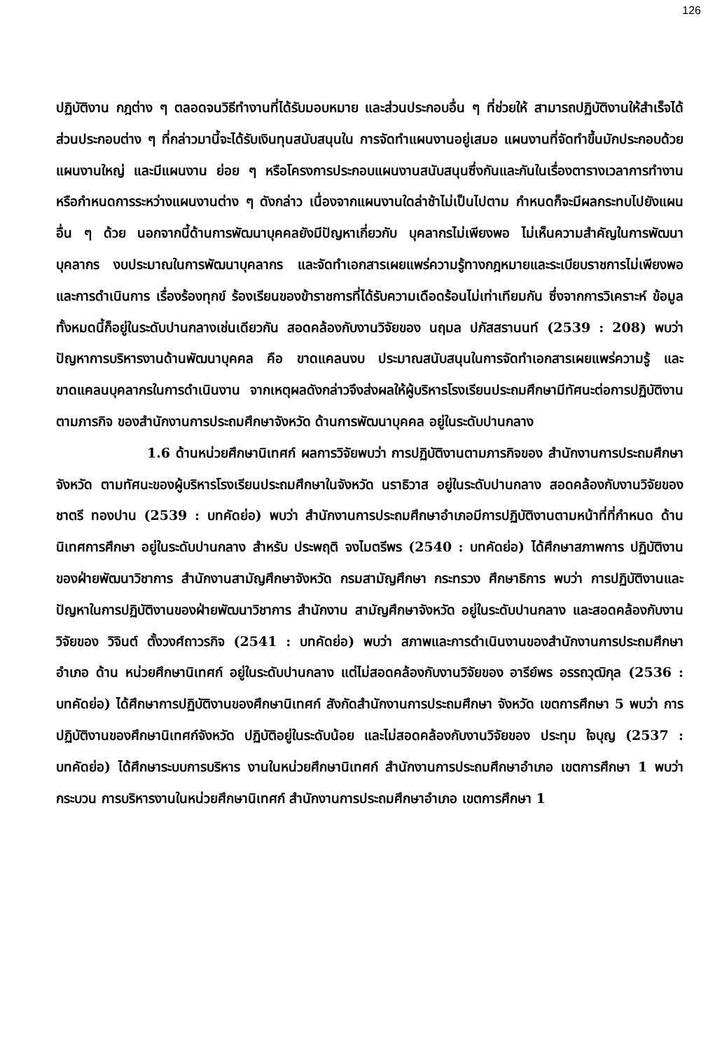126
ปฏิบัติงาน กฎต่าง ๆ ตลอดจนวิธีทำงานที่ได้รับมอบหมาย และส่วนประกอบอื่น ๆ ที่ช่วยให้ สามารถปฏิบัติงานให้สำเร็จได้ ส่วนประกอบต่าง ๆ ที่กล่าวมานี้จะได้รับเงินทุนสนับสนุนใน การจัดทำแผนงานอยู่เสมอ แผนงานที่จัดทำขึ้นมักประกอบด้วยแผนงานใหญ่ และมีแผนงาน ย่อย ๆ หรือโครงการประกอบแผนงานสนับสนุนซึ่งกันและกันในเรื่องตารางเวลาการทำงาน หรือกำหนดการระหว่างแผนงานต่าง ๆ ดังกล่าว เนื่องจากแผนงานใดล่าช้าไม่เป็นไปตาม กำหนดก็จะมีผลกระทบไปยังแผนอื่น ๆ ด้วย นอกจากนี้ด้านการพัฒนาบุคคลยังมีปัญหาเกี่ยวกับ บุคลากรไม่เพียงพอ ไม่เห็นความสำคัญในการพัฒนาบุคลากร งบประมาณในการพัฒนาบุคลากร และจัดทำเอกสารเผยแพร่ความรู้ทางกฎหมายและระเบียบราชการไม่เพียงพอ และการดำเนินการ เรื่องร้องทุกข์ ร้องเรียนของข้าราชการที่ได้รับความเดือดร้อนไม่เท่าเทียมกัน ซึ่งจากการวิเคราะห์ ข้อมูลทั้งหมดนี้ก็อยู่ในระดับปานกลางเช่นเดียวกัน สอดคล้องกับงานวิจัยของ นฤมล ปภัสสรานนท์ (2539 : 208) พบว่าปัญหาการบริหารงานด้านพัฒนาบุคคล คือ ขาดแคลนงบ ประมาณสนับสนุนในการจัดทำเอกสารเผยแพร่ความรู้ และขาดแคลนบุคลากรในการดำเนินงาน จากเหตุผลดังกล่าวจึงส่งผลให้ผู้บริหารโรงเรียนประถมศึกษามีทัศนะต่อการปฏิบัติงานตามภารกิจ ของสำนักงานการประถมศึกษาจังหวัด ด้านการพัฒนาบุคคล อยู่ในระดับปานกลาง
1.6 ด้านหน่วยศึกษานิเทศก์ ผลการวิจัยพบว่า การปฏิบัติงานตามภารกิจของ สำนักงานการประถมศึกษาจังหวัด ตามทัศนะของผู้บริหารโรงเรียนประถมศึกษาในจังหวัด นราธิวาส อยู่ในระดับปานกลาง สอดคล้องกับงานวิจัยของ ชาตรี ทองปาน (2539 : บทคัดย่อ) พบว่า สำนักงานการประถมศึกษาอำเภอมีการปฏิบัติงานตามหน้าที่ที่กำหนด ด้านนิเทศการศึกษา อยู่ในระดับปานกลาง สำหรับ ประพฤติ จงไมตรีพร (2540 : บทคัดย่อ) ได้ศึกษาสภาพการ ปฏิบัติงานของฝ่ายพัฒนาวิชาการ สำนักงานสามัญศึกษาจังหวัด กรมสามัญศึกษา กระทรวง ศึกษาธิการ พบว่า การปฏิบัติงานและปัญหาในการปฏิบัติงานของฝ่ายพัฒนาวิชาการ สำนักงาน สามัญศึกษาจังหวัด อยู่ในระดับปานกลาง และสอดคล้องกับงานวิจัยของ วิจินต์ ตั้งวงศ์ถาวรกิจ (2541 : บทคัดย่อ) พบว่า สภาพและการดำเนินงานของสำนักงานการประถมศึกษาอำเภอ ด้าน หน่วยศึกษานิเทศก์ อยู่ในระดับปานกลาง แต่ไม่สอดคล้องกับงานวิจัยของ อารีย์พร อรรถวุฒิกุล (2536 : บทคัดย่อ) ได้ศึกษาการปฏิบัติงานของศึกษานิเทศก์ สังกัดสำนักงานการประถมศึกษา จังหวัด เขตการศึกษา 5 พบว่า การปฏิบัติงานของศึกษานิเทศก์จังหวัด ปฏิบัติอยู่ในระดับน้อย และไม่สอดคล้องกับงานวิจัยของ ประทุม ใจบุญ (2537 : บทคัดย่อ) ได้ศึกษาระบบการบริหาร งานในหน่วยศึกษานิเทศก์ สำนักงานการประถมศึกษาอำเภอ เขตการศึกษา 1 พบว่า กระบวน การบริหารงานในหน่วยศึกษานิเทศก์ สำนักงานการประถมศึกษาอำเภอ เขตการศึกษา 1